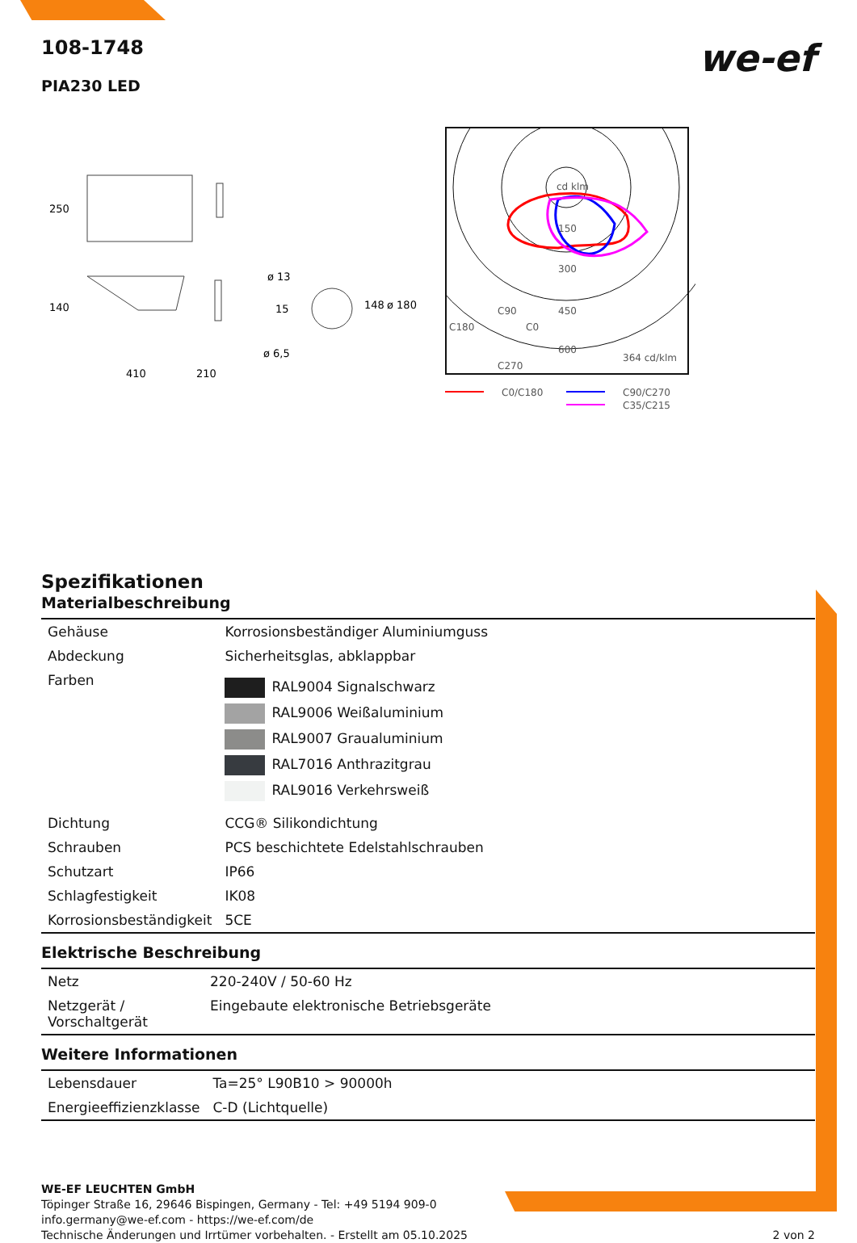108-1748
PIA230 LED
we-ef
250
140
410
210
ø 13
15
148
ø 180
ø 6,5
cd klm
150
300
450
600
C90
C180
C0
C270
364 cd/klm
C0/C180
C90/C270
C35/C215
Spezifikationen
Materialbeschreibung
| Gehäuse | Korrosionsbeständiger Aluminiumguss |
| Abdeckung | Sicherheitsglas, abklappbar |
| Farben | RAL9004 Signalschwarz RAL9006 Weißaluminium RAL9007 Graualuminium RAL7016 Anthrazitgrau RAL9016 Verkehrsweiß |
| Dichtung | CCG® Silikondichtung |
| Schrauben | PCS beschichtete Edelstahlschrauben |
| Schutzart | IP66 |
| Schlagfestigkeit | IK08 |
| Korrosionsbeständigkeit | 5CE |
Elektrische Beschreibung
| Netz | 220-240V / 50-60 Hz |
| Netzgerät / Vorschaltgerät | Eingebaute elektronische Betriebsgeräte |
Weitere Informationen
| Lebensdauer | Ta=25° L90B10 > 90000h |
| Energieeffizienzklasse | C-D (Lichtquelle) |
WE-EF LEUCHTEN GmbH
Töpinger Straße 16, 29646 Bispingen, Germany - Tel: +49 5194 909-0
info.germany@we-ef.com - https://we-ef.com/de
Technische Änderungen und Irrtümer vorbehalten. - Erstellt am 05.10.2025 2 von 2